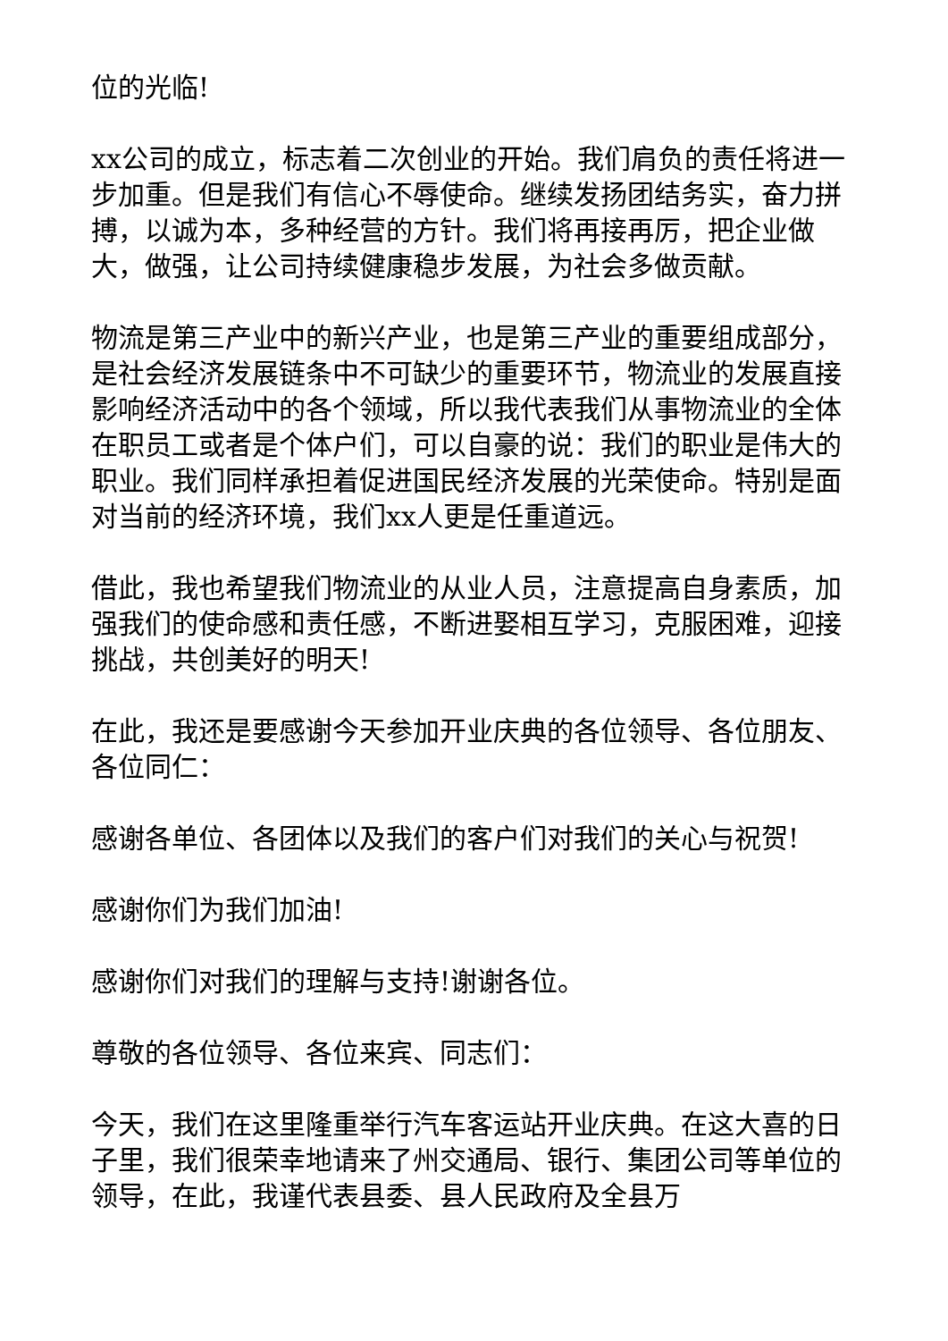位的光临!
xx公司的成立，标志着二次创业的开始。我们肩负的责任将进一步加重。但是我们有信心不辱使命。继续发扬团结务实，奋力拼搏，以诚为本，多种经营的方针。我们将再接再厉，把企业做大，做强，让公司持续健康稳步发展，为社会多做贡献。
物流是第三产业中的新兴产业，也是第三产业的重要组成部分，是社会经济发展链条中不可缺少的重要环节，物流业的发展直接影响经济活动中的各个领域，所以我代表我们从事物流业的全体在职员工或者是个体户们，可以自豪的说：我们的职业是伟大的职业。我们同样承担着促进国民经济发展的光荣使命。特别是面对当前的经济环境，我们xx人更是任重道远。
借此，我也希望我们物流业的从业人员，注意提高自身素质，加强我们的使命感和责任感，不断进娶相互学习，克服困难，迎接挑战，共创美好的明天!
在此，我还是要感谢今天参加开业庆典的各位领导、各位朋友、各位同仁：
感谢各单位、各团体以及我们的客户们对我们的关心与祝贺!
感谢你们为我们加油!
感谢你们对我们的理解与支持!谢谢各位。
尊敬的各位领导、各位来宾、同志们：
今天，我们在这里隆重举行汽车客运站开业庆典。在这大喜的日子里，我们很荣幸地请来了州交通局、银行、集团公司等单位的领导，在此，我谨代表县委、县人民政府及全县万